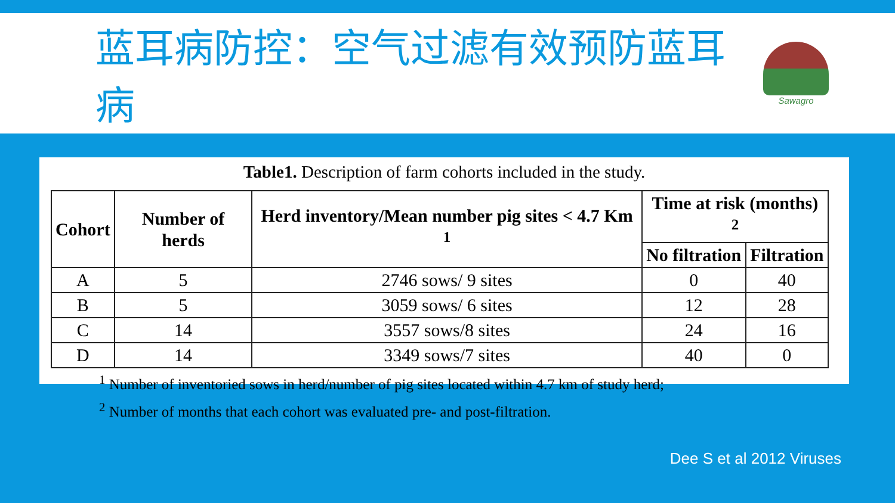蓝耳病防控：空气过滤有效预防蓝耳病
Sawagro
Table1. Description of farm cohorts included in the study.
| Cohort | Number of herds | Herd inventory/Mean number pig sites < 4.7 Km <sup>1</sup> | Time at risk (months) <sup>2</sup> | |
| --- | --- | --- | --- | --- |
| | | | No filtration | Filtration |
| A | 5 | 2746 sows/ 9 sites | 0 | 40 |
| B | 5 | 3059 sows/ 6 sites | 12 | 28 |
| C | 14 | 3557 sows/8 sites | 24 | 16 |
| D | 14 | 3349 sows/7 sites | 40 | 0 |
<sup>1</sup> Number of inventoried sows in herd/number of pig sites located within 4.7 km of study herd;
<sup>2</sup> Number of months that each cohort was evaluated pre- and post-filtration.
Dee S et al 2012 Viruses